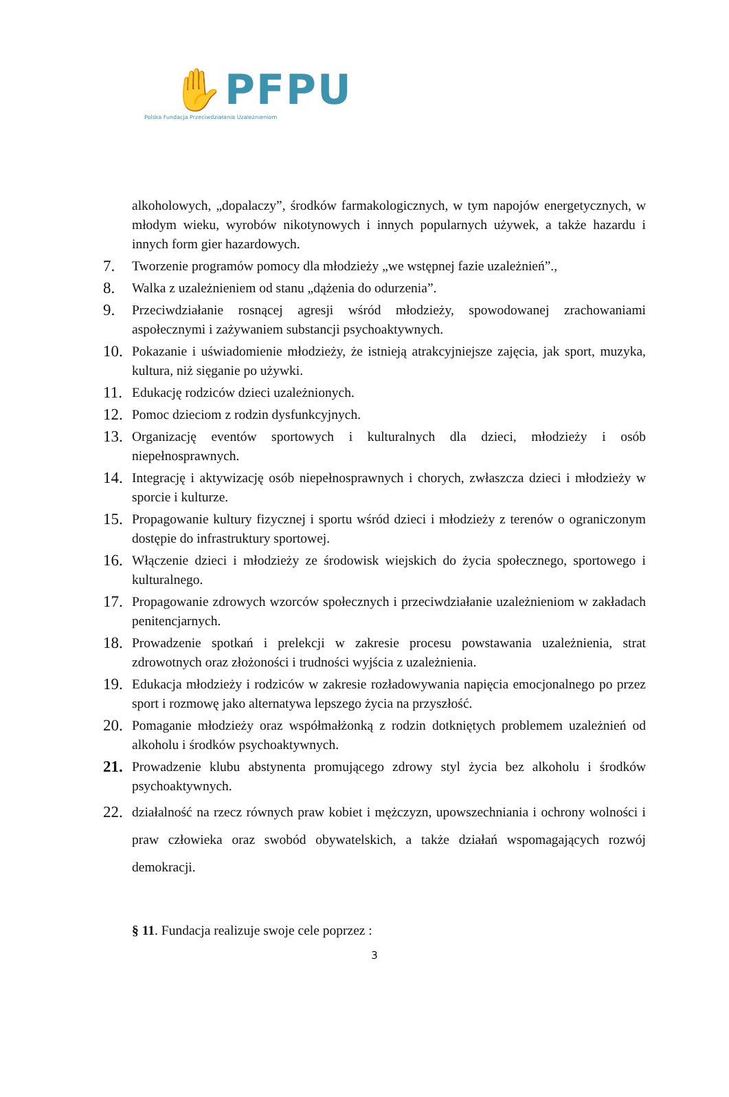✋PFPU
Polska Fundacja Przeciwdziałania Uzależnieniom
alkoholowych, „dopalaczy”, środków farmakologicznych, w tym napojów energetycznych, w młodym wieku, wyrobów nikotynowych i innych popularnych używek, a także hazardu i innych form gier hazardowych.
7. Tworzenie programów pomocy dla młodzieży „we wstępnej fazie uzależnień”.,
8. Walka z uzależnieniem od stanu „dążenia do odurzenia”.
9. Przeciwdziałanie rosnącej agresji wśród młodzieży, spowodowanej zrachowaniami aspołecznymi i zażywaniem substancji psychoaktywnych.
10. Pokazanie i uświadomienie młodzieży, że istnieją atrakcyjniejsze zajęcia, jak sport, muzyka, kultura, niż sięganie po używki.
11. Edukację rodziców dzieci uzależnionych.
12. Pomoc dzieciom z rodzin dysfunkcyjnych.
13. Organizację eventów sportowych i kulturalnych dla dzieci, młodzieży i osób niepełnosprawnych.
14. Integrację i aktywizację osób niepełnosprawnych i chorych, zwłaszcza dzieci i młodzieży w sporcie i kulturze.
15. Propagowanie kultury fizycznej i sportu wśród dzieci i młodzieży z terenów o ograniczonym dostępie do infrastruktury sportowej.
16. Włączenie dzieci i młodzieży ze środowisk wiejskich do życia społecznego, sportowego i kulturalnego.
17. Propagowanie zdrowych wzorców społecznych i przeciwdziałanie uzależnieniom w zakładach penitencjarnych.
18. Prowadzenie spotkań i prelekcji w zakresie procesu powstawania uzależnienia, strat zdrowotnych oraz złożoności i trudności wyjścia z uzależnienia.
19. Edukacja młodzieży i rodziców w zakresie rozładowywania napięcia emocjonalnego po przez sport i rozmowę jako alternatywa lepszego życia na przyszłość.
20. Pomaganie młodzieży oraz współmałżonką z rodzin dotkniętych problemem uzależnień od alkoholu i środków psychoaktywnych.
21. Prowadzenie klubu abstynenta promującego zdrowy styl życia bez alkoholu i środków psychoaktywnych.
22. działalność na rzecz równych praw kobiet i mężczyzn, upowszechniania i ochrony wolności i praw człowieka oraz swobód obywatelskich, a także działań wspomagających rozwój demokracji.
§ 11. Fundacja realizuje swoje cele poprzez :
3